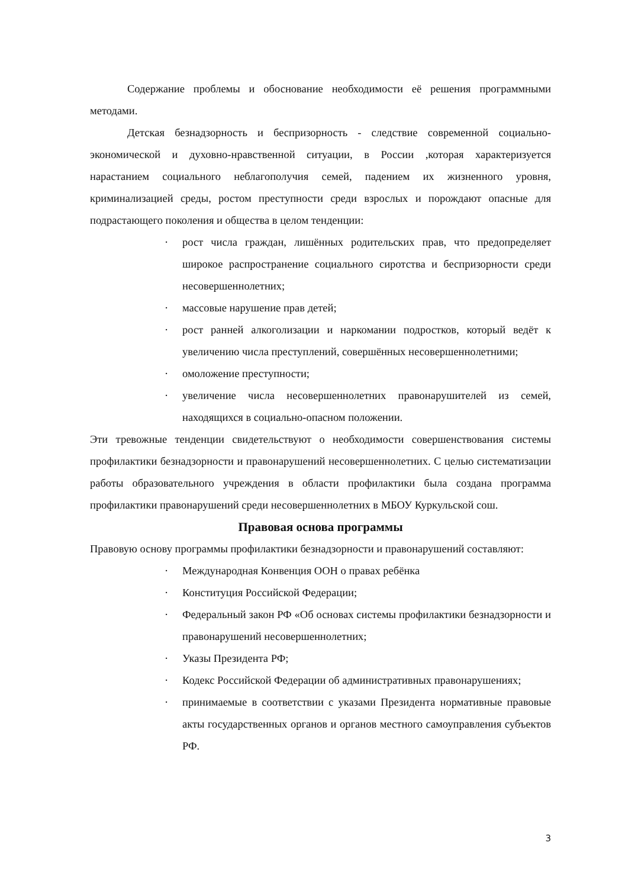Содержание проблемы и обоснование необходимости её решения программными методами.
Детская безнадзорность и беспризорность - следствие современной социально-экономической и духовно-нравственной ситуации, в России ,которая характеризуется нарастанием социального неблагополучия семей, падением их жизненного уровня, криминализацией среды, ростом преступности среди взрослых и порождают опасные для подрастающего поколения и общества в целом тенденции:
· рост числа граждан, лишённых родительских прав, что предопределяет широкое распространение социального сиротства и беспризорности среди несовершеннолетних;
· массовые нарушение прав детей;
· рост ранней алкоголизации и наркомании подростков, который ведёт к увеличению числа преступлений, совершённых несовершеннолетними;
· омоложение преступности;
· увеличение числа несовершеннолетних правонарушителей из семей, находящихся в социально-опасном положении.
Эти тревожные тенденции свидетельствуют о необходимости совершенствования системы профилактики безнадзорности и правонарушений несовершеннолетних. С целью систематизации работы образовательного учреждения в области профилактики была создана программа профилактики правонарушений среди несовершеннолетних в МБОУ Куркульской сош.
Правовая основа программы
Правовую основу программы профилактики безнадзорности и правонарушений составляют:
· Международная Конвенция ООН о правах ребёнка
· Конституция Российской Федерации;
· Федеральный закон РФ «Об основах системы профилактики безнадзорности и правонарушений несовершеннолетних;
· Указы Президента РФ;
· Кодекс Российской Федерации об административных правонарушениях;
· принимаемые в соответствии с указами Президента нормативные правовые акты государственных органов и органов местного самоуправления субъектов РФ.
3